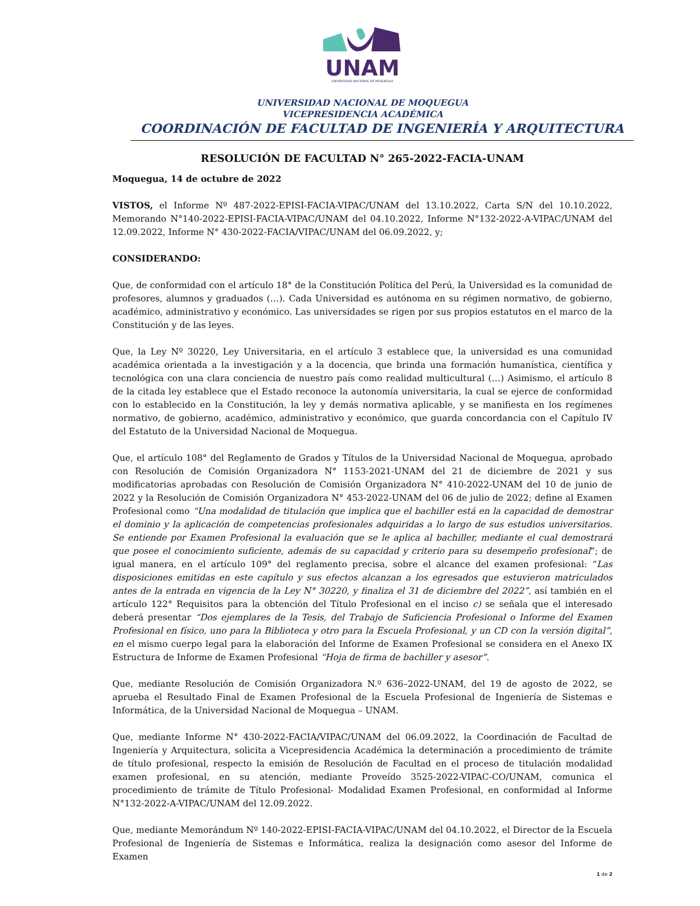UNAM
UNIVERSIDAD NACIONAL DE MOQUEGUA
UNIVERSIDAD NACIONAL DE MOQUEGUA
VICEPRESIDENCIA ACADÉMICA
COORDINACIÓN DE FACULTAD DE INGENIERÍA Y ARQUITECTURA
RESOLUCIÓN DE FACULTAD N° 265-2022-FACIA-UNAM
Moquegua, 14 de octubre de 2022
VISTOS, el Informe Nº 487-2022-EPISI-FACIA-VIPAC/UNAM del 13.10.2022, Carta S/N del 10.10.2022, Memorando N°140-2022-EPISI-FACIA-VIPAC/UNAM del 04.10.2022, Informe N°132-2022-A-VIPAC/UNAM del 12.09.2022, Informe N° 430-2022-FACIA/VIPAC/UNAM del 06.09.2022, y;
CONSIDERANDO:
Que, de conformidad con el artículo 18° de la Constitución Política del Perú, la Universidad es la comunidad de profesores, alumnos y graduados (…). Cada Universidad es autónoma en su régimen normativo, de gobierno, académico, administrativo y económico. Las universidades se rigen por sus propios estatutos en el marco de la Constitución y de las leyes.
Que, la Ley Nº 30220, Ley Universitaria, en el artículo 3 establece que, la universidad es una comunidad académica orientada a la investigación y a la docencia, que brinda una formación humanística, científica y tecnológica con una clara conciencia de nuestro país como realidad multicultural (…) Asimismo, el artículo 8 de la citada ley establece que el Estado reconoce la autonomía universitaria, la cual se ejerce de conformidad con lo establecido en la Constitución, la ley y demás normativa aplicable, y se manifiesta en los regímenes normativo, de gobierno, académico, administrativo y económico, que guarda concordancia con el Capítulo IV del Estatuto de la Universidad Nacional de Moquegua.
Que, el artículo 108° del Reglamento de Grados y Títulos de la Universidad Nacional de Moquegua, aprobado con Resolución de Comisión Organizadora N° 1153-2021-UNAM del 21 de diciembre de 2021 y sus modificatorias aprobadas con Resolución de Comisión Organizadora N° 410-2022-UNAM del 10 de junio de 2022 y la Resolución de Comisión Organizadora N° 453-2022-UNAM del 06 de julio de 2022; define al Examen Profesional como “Una modalidad de titulación que implica que el bachiller está en la capacidad de demostrar el dominio y la aplicación de competencias profesionales adquiridas a lo largo de sus estudios universitarios. Se entiende por Examen Profesional la evaluación que se le aplica al bachiller, mediante el cual demostrará que posee el conocimiento suficiente, además de su capacidad y criterio para su desempeño profesional”; de igual manera, en el artículo 109° del reglamento precisa, sobre el alcance del examen profesional: “Las disposiciones emitidas en este capítulo y sus efectos alcanzan a los egresados que estuvieron matriculados antes de la entrada en vigencia de la Ley N° 30220, y finaliza el 31 de diciembre del 2022”, así también en el artículo 122° Requisitos para la obtención del Título Profesional en el inciso c) se señala que el interesado deberá presentar “Dos ejemplares de la Tesis, del Trabajo de Suficiencia Profesional o Informe del Examen Profesional en físico, uno para la Biblioteca y otro para la Escuela Profesional, y un CD con la versión digital”, en el mismo cuerpo legal para la elaboración del Informe de Examen Profesional se considera en el Anexo IX Estructura de Informe de Examen Profesional “Hoja de firma de bachiller y asesor”.
Que, mediante Resolución de Comisión Organizadora N.º 636–2022-UNAM, del 19 de agosto de 2022, se aprueba el Resultado Final de Examen Profesional de la Escuela Profesional de Ingeniería de Sistemas e Informática, de la Universidad Nacional de Moquegua – UNAM.
Que, mediante Informe N° 430-2022-FACIA/VIPAC/UNAM del 06.09.2022, la Coordinación de Facultad de Ingeniería y Arquitectura, solicita a Vicepresidencia Académica la determinación a procedimiento de trámite de título profesional, respecto la emisión de Resolución de Facultad en el proceso de titulación modalidad examen profesional, en su atención, mediante Proveído 3525-2022-VIPAC-CO/UNAM, comunica el procedimiento de trámite de Título Profesional- Modalidad Examen Profesional, en conformidad al Informe N°132-2022-A-VIPAC/UNAM del 12.09.2022.
Que, mediante Memorándum Nº 140-2022-EPISI-FACIA-VIPAC/UNAM del 04.10.2022, el Director de la Escuela Profesional de Ingeniería de Sistemas e Informática, realiza la designación como asesor del Informe de Examen
1 de 2